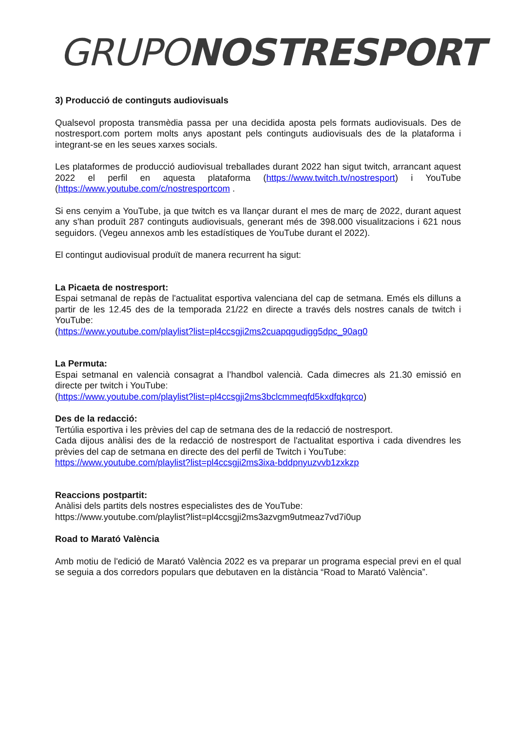GRUPO NOSTRESPORT
3) Producció de continguts audiovisuals
Qualsevol proposta transmèdia passa per una decidida aposta pels formats audiovisuals. Des de nostresport.com portem molts anys apostant pels continguts audiovisuals des de la plataforma i integrant-se en les seues xarxes socials.
Les plataformes de producció audiovisual treballades durant 2022 han sigut twitch, arrancant aquest 2022 el perfil en aquesta plataforma (https://www.twitch.tv/nostresport) i YouTube (https://www.youtube.com/c/nostresportcom .
Si ens cenyim a YouTube, ja que twitch es va llançar durant el mes de març de 2022, durant aquest any s'han produït 287 continguts audiovisuals, generant més de 398.000 visualitzacions i 621 nous seguidors. (Vegeu annexos amb les estadístiques de YouTube durant el 2022).
El contingut audiovisual produït de manera recurrent ha sigut:
La Picaeta de nostresport:
Espai setmanal de repàs de l'actualitat esportiva valenciana del cap de setmana. Emés els dilluns a partir de les 12.45 des de la temporada 21/22 en directe a través dels nostres canals de twitch i YouTube:
(https://www.youtube.com/playlist?list=pl4ccsgji2ms2cuapqgudigg5dpc_90ag0
La Permuta:
Espai setmanal en valencià consagrat a l’handbol valencià. Cada dimecres als 21.30 emissió en directe per twitch i YouTube:
(https://www.youtube.com/playlist?list=pl4ccsgji2ms3bclcmmeqfd5kxdfqkqrco)
Des de la redacció:
Tertúlia esportiva i les prèvies del cap de setmana des de la redacció de nostresport.
Cada dijous anàlisi des de la redacció de nostresport de l'actualitat esportiva i cada divendres les prèvies del cap de setmana en directe des del perfil de Twitch i YouTube:
https://www.youtube.com/playlist?list=pl4ccsgji2ms3ixa-bddpnyuzvvb1zxkzp
Reaccions postpartit:
Anàlisi dels partits dels nostres especialistes des de YouTube:
https://www.youtube.com/playlist?list=pl4ccsgji2ms3azvgm9utmeaz7vd7i0up
Road to Marató València
Amb motiu de l'edició de Marató València 2022 es va preparar un programa especial previ en el qual se seguia a dos corredors populars que debutaven en la distància “Road to Marató València”.